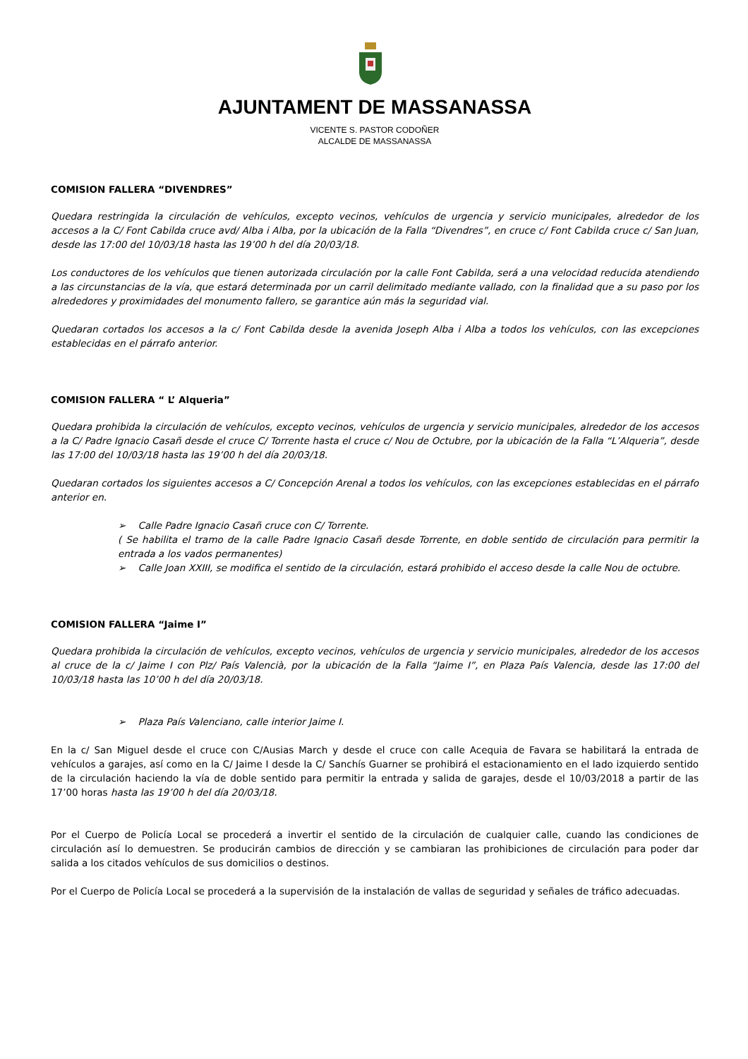AJUNTAMENT DE MASSANASSA
VICENTE S. PASTOR CODOÑER
ALCALDE DE MASSANASSA
COMISION FALLERA “DIVENDRES”
Quedara restringida la circulación de vehículos, excepto vecinos, vehículos de urgencia y servicio municipales, alrededor de los accesos a la C/ Font Cabilda cruce avd/ Alba i Alba, por la ubicación de la Falla “Divendres”, en cruce c/ Font Cabilda cruce c/ San Juan, desde las 17:00 del 10/03/18 hasta las 19’00 h del día 20/03/18.
Los conductores de los vehículos que tienen autorizada circulación por la calle Font Cabilda, será a una velocidad reducida atendiendo a las circunstancias de la vía, que estará determinada por un carril delimitado mediante vallado, con la finalidad que a su paso por los alrededores y proximidades del monumento fallero, se garantice aún más la seguridad vial.
Quedaran cortados los accesos a la c/ Font Cabilda desde la avenida Joseph Alba i Alba a todos los vehículos, con las excepciones establecidas en el párrafo anterior.
COMISION FALLERA “ L’ Alqueria”
Quedara prohibida la circulación de vehículos, excepto vecinos, vehículos de urgencia y servicio municipales, alrededor de los accesos a la C/ Padre Ignacio Casañ desde el cruce C/ Torrente hasta el cruce c/ Nou de Octubre, por la ubicación de la Falla “L’Alqueria”, desde las 17:00 del 10/03/18 hasta las 19’00 h del día 20/03/18.
Quedaran cortados los siguientes accesos a C/ Concepción Arenal a todos los vehículos, con las excepciones establecidas en el párrafo anterior en.
➢ Calle Padre Ignacio Casañ cruce con C/ Torrente.
( Se habilita el tramo de la calle Padre Ignacio Casañ desde Torrente, en doble sentido de circulación para permitir la entrada a los vados permanentes)
➢ Calle Joan XXIII, se modifica el sentido de la circulación, estará prohibido el acceso desde la calle Nou de octubre.
COMISION FALLERA “Jaime I”
Quedara prohibida la circulación de vehículos, excepto vecinos, vehículos de urgencia y servicio municipales, alrededor de los accesos al cruce de la c/ Jaime I con Plz/ País Valencià, por la ubicación de la Falla “Jaime I”, en Plaza País Valencia, desde las 17:00 del 10/03/18 hasta las 10’00 h del día 20/03/18.
➢ Plaza País Valenciano, calle interior Jaime I.
En la c/ San Miguel desde el cruce con C/Ausias March y desde el cruce con calle Acequia de Favara se habilitará la entrada de vehículos a garajes, así como en la C/ Jaime I desde la C/ Sanchís Guarner se prohibirá el estacionamiento en el lado izquierdo sentido de la circulación haciendo la vía de doble sentido para permitir la entrada y salida de garajes, desde el 10/03/2018 a partir de las 17’00 horas hasta las 19’00 h del día 20/03/18.
Por el Cuerpo de Policía Local se procederá a invertir el sentido de la circulación de cualquier calle, cuando las condiciones de circulación así lo demuestren. Se producirán cambios de dirección y se cambiaran las prohibiciones de circulación para poder dar salida a los citados vehículos de sus domicilios o destinos.
Por el Cuerpo de Policía Local se procederá a la supervisión de la instalación de vallas de seguridad y señales de tráfico adecuadas.